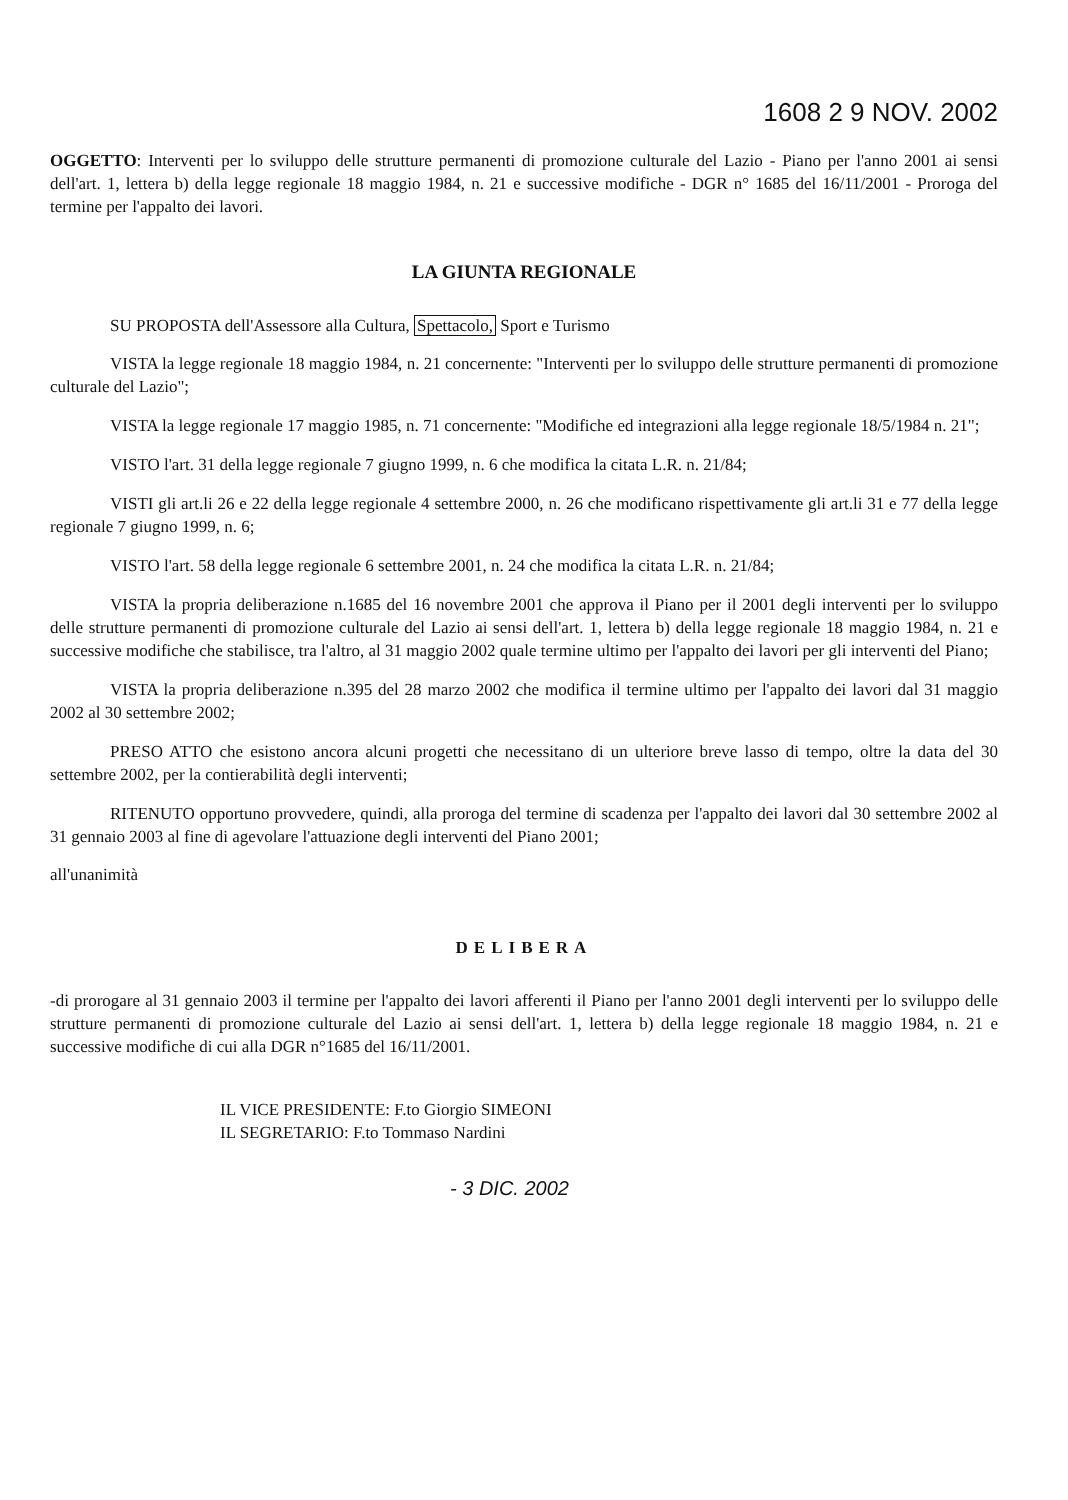1608 2 9 NOV. 2002
OGGETTO: Interventi per lo sviluppo delle strutture permanenti di promozione culturale del Lazio - Piano per l'anno 2001 ai sensi dell'art. 1, lettera b) della legge regionale 18 maggio 1984, n. 21 e successive modifiche - DGR n° 1685 del 16/11/2001 - Proroga del termine per l'appalto dei lavori.
LA GIUNTA REGIONALE
SU PROPOSTA dell'Assessore alla Cultura, Spettacolo, Sport e Turismo
VISTA la legge regionale 18 maggio 1984, n. 21 concernente: "Interventi per lo sviluppo delle strutture permanenti di promozione culturale del Lazio";
VISTA la legge regionale 17 maggio 1985, n. 71 concernente: "Modifiche ed integrazioni alla legge regionale 18/5/1984 n. 21";
VISTO l'art. 31 della legge regionale 7 giugno 1999, n. 6 che modifica la citata L.R. n. 21/84;
VISTI gli art.li 26 e 22 della legge regionale 4 settembre 2000, n. 26 che modificano rispettivamente gli art.li 31 e 77 della legge regionale 7 giugno 1999, n. 6;
VISTO l'art. 58 della legge regionale 6 settembre 2001, n. 24 che modifica la citata L.R. n. 21/84;
VISTA la propria deliberazione n.1685 del 16 novembre 2001 che approva il Piano per il 2001 degli interventi per lo sviluppo delle strutture permanenti di promozione culturale del Lazio ai sensi dell'art. 1, lettera b) della legge regionale 18 maggio 1984, n. 21 e successive modifiche che stabilisce, tra l'altro, al 31 maggio 2002 quale termine ultimo per l'appalto dei lavori per gli interventi del Piano;
VISTA la propria deliberazione n.395 del 28 marzo 2002 che modifica il termine ultimo per l'appalto dei lavori dal 31 maggio 2002 al 30 settembre 2002;
PRESO ATTO che esistono ancora alcuni progetti che necessitano di un ulteriore breve lasso di tempo, oltre la data del 30 settembre 2002, per la contierabilità degli interventi;
RITENUTO opportuno provvedere, quindi, alla proroga del termine di scadenza per l'appalto dei lavori dal 30 settembre 2002 al 31 gennaio 2003 al fine di agevolare l'attuazione degli interventi del Piano 2001;
all'unanimità
DELIBERA
-di prorogare al 31 gennaio 2003 il termine per l'appalto dei lavori afferenti il Piano per l'anno 2001 degli interventi per lo sviluppo delle strutture permanenti di promozione culturale del Lazio ai sensi dell'art. 1, lettera b) della legge regionale 18 maggio 1984, n. 21 e successive modifiche di cui alla DGR n°1685 del 16/11/2001.
IL VICE PRESIDENTE: F.to Giorgio SIMEONI
IL SEGRETARIO: F.to Tommaso Nardini
- 3 DIC. 2002